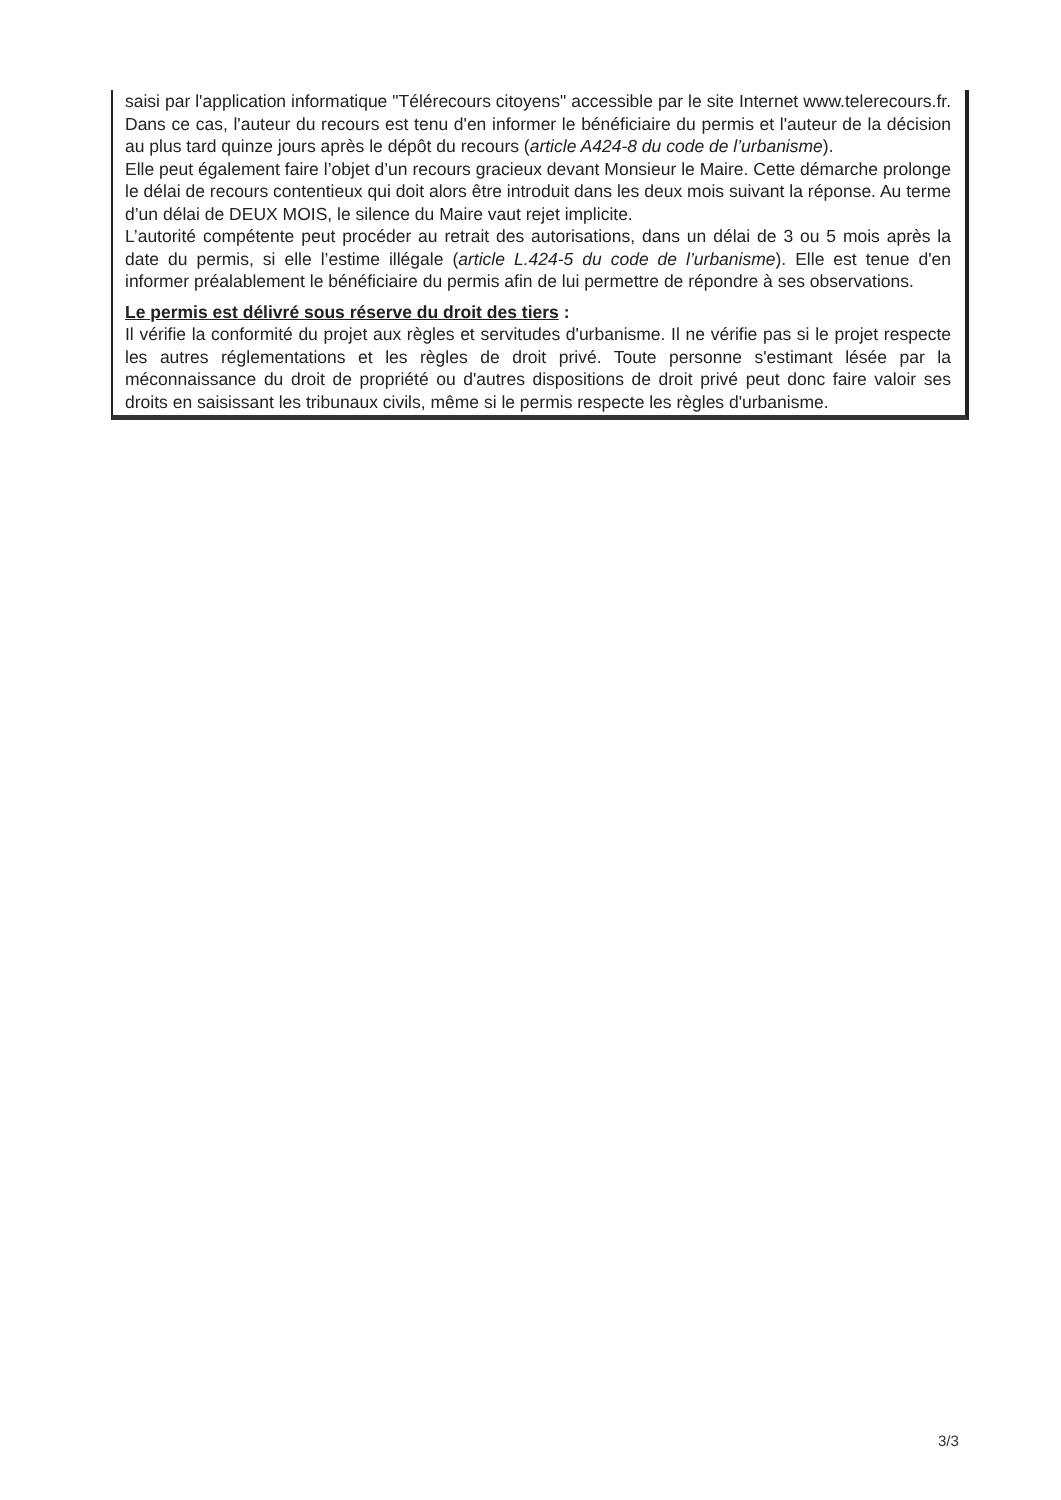saisi par l'application informatique "Télérecours citoyens" accessible par le site Internet www.telerecours.fr. Dans ce cas, l'auteur du recours est tenu d'en informer le bénéficiaire du permis et l'auteur de la décision au plus tard quinze jours après le dépôt du recours (article A424-8 du code de l’urbanisme).
Elle peut également faire l’objet d’un recours gracieux devant Monsieur le Maire. Cette démarche prolonge le délai de recours contentieux qui doit alors être introduit dans les deux mois suivant la réponse. Au terme d’un délai de DEUX MOIS, le silence du Maire vaut rejet implicite.
L’autorité compétente peut procéder au retrait des autorisations, dans un délai de 3 ou 5 mois après la date du permis, si elle l’estime illégale (article L.424-5 du code de l’urbanisme). Elle est tenue d'en informer préalablement le bénéficiaire du permis afin de lui permettre de répondre à ses observations.
Le permis est délivré sous réserve du droit des tiers :
Il vérifie la conformité du projet aux règles et servitudes d'urbanisme. Il ne vérifie pas si le projet respecte les autres réglementations et les règles de droit privé. Toute personne s'estimant lésée par la méconnaissance du droit de propriété ou d'autres dispositions de droit privé peut donc faire valoir ses droits en saisissant les tribunaux civils, même si le permis respecte les règles d'urbanisme.
3/3